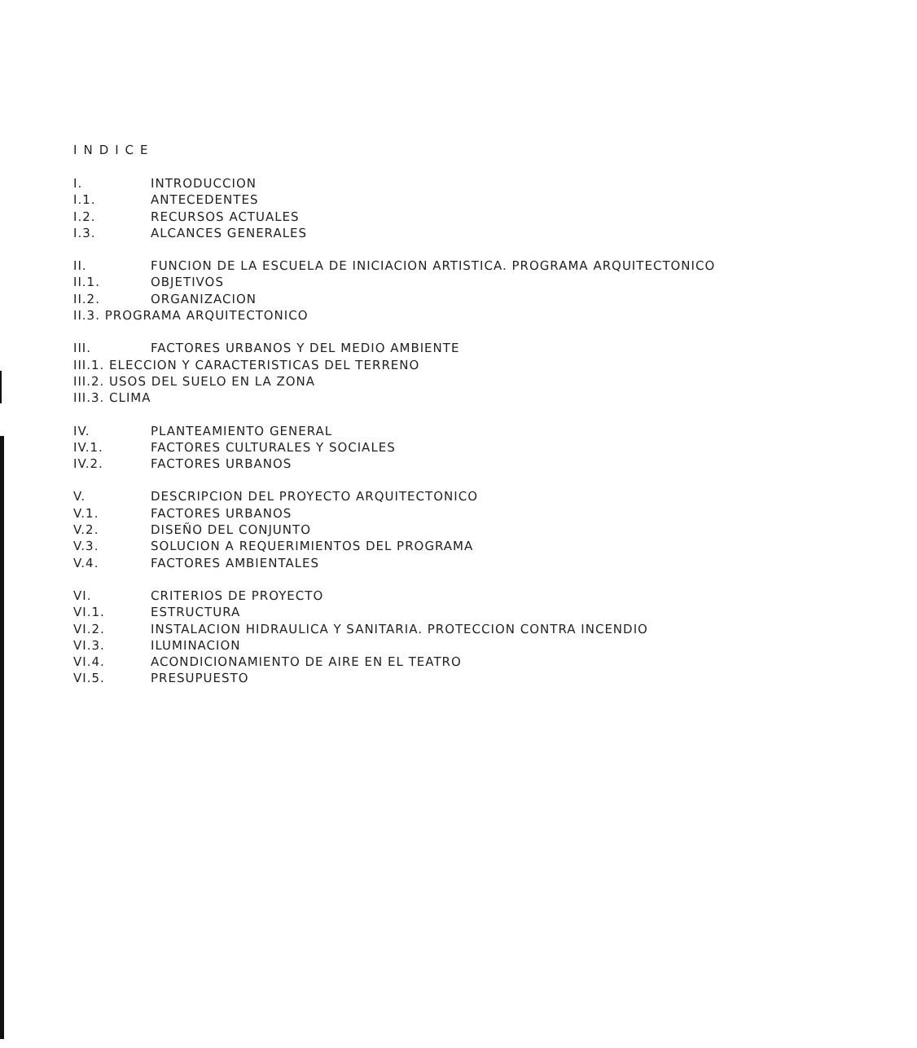INDICE
I. INTRODUCCION
I.1. ANTECEDENTES
I.2. RECURSOS ACTUALES
I.3. ALCANCES GENERALES
II. FUNCION DE LA ESCUELA DE INICIACION ARTISTICA. PROGRAMA ARQUITECTONICO
II.1. OBJETIVOS
II.2. ORGANIZACION
II.3. PROGRAMA ARQUITECTONICO
III. FACTORES URBANOS Y DEL MEDIO AMBIENTE
III.1. ELECCION Y CARACTERISTICAS DEL TERRENO
III.2. USOS DEL SUELO EN LA ZONA
III.3. CLIMA
IV. PLANTEAMIENTO GENERAL
IV.1. FACTORES CULTURALES Y SOCIALES
IV.2. FACTORES URBANOS
V. DESCRIPCION DEL PROYECTO ARQUITECTONICO
V.1. FACTORES URBANOS
V.2. DISEÑO DEL CONJUNTO
V.3. SOLUCION A REQUERIMIENTOS DEL PROGRAMA
V.4. FACTORES AMBIENTALES
VI. CRITERIOS DE PROYECTO
VI.1. ESTRUCTURA
VI.2. INSTALACION HIDRAULICA Y SANITARIA. PROTECCION CONTRA INCENDIO
VI.3. ILUMINACION
VI.4. ACONDICIONAMIENTO DE AIRE EN EL TEATRO
VI.5. PRESUPUESTO